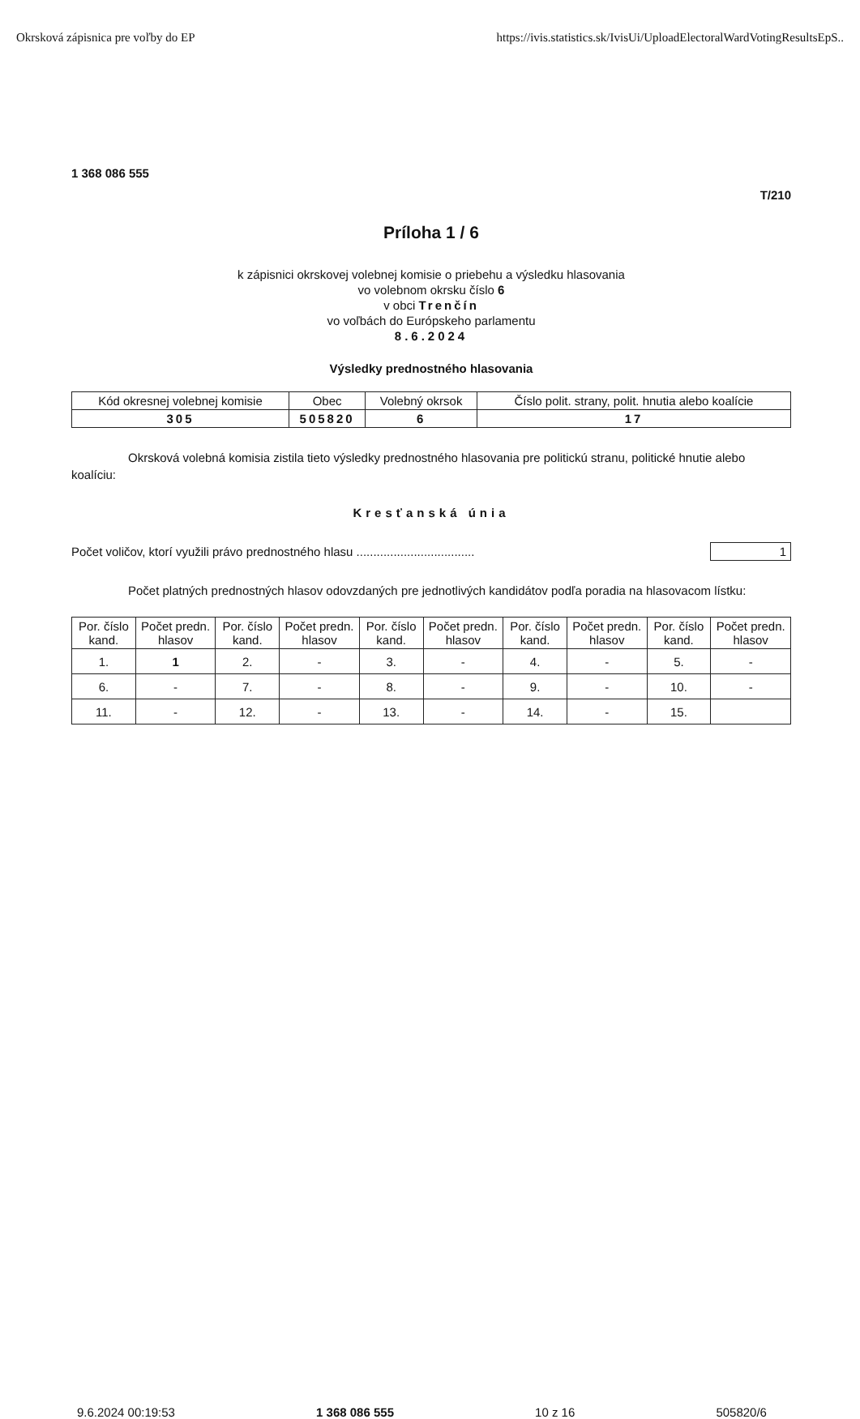Okrsková zápisnica pre voľby do EP https://ivis.statistics.sk/IvisUi/UploadElectoralWardVotingResultsEpS..
1 368 086 555
T/210
Príloha 1 / 6
k zápisnici okrskovej volebnej komisie o priebehu a výsledku hlasovania
vo volebnom okrsku číslo 6
v obci Trenčín
vo voľbách do Európskeho parlamentu
8.6.2024
Výsledky prednostného hlasovania
| Kód okresnej volebnej komisie | Obec | Volebný okrsok | Číslo polit. strany, polit. hnutia alebo koalície |
| --- | --- | --- | --- |
| 305 | 505820 | 6 | 17 |
Okrsková volebná komisia zistila tieto výsledky prednostného hlasovania pre politickú stranu, politické hnutie alebo koalíciu:
Kresťanská únia
Počet voličov, ktorí využili právo prednostného hlasu ................................... 1
Počet platných prednostných hlasov odovzdaných pre jednotlivých kandidátov podľa poradia na hlasovacom lístku:
| Por. číslo kand. | Počet predn. hlasov | Por. číslo kand. | Počet predn. hlasov | Por. číslo kand. | Počet predn. hlasov | Por. číslo kand. | Počet predn. hlasov | Por. číslo kand. | Počet predn. hlasov |
| --- | --- | --- | --- | --- | --- | --- | --- | --- | --- |
| 1. | 1 | 2. | - | 3. | - | 4. | - | 5. | - |
| 6. | - | 7. | - | 8. | - | 9. | - | 10. | - |
| 11. | - | 12. | - | 13. | - | 14. | - | 15. | |
9.6.2024 00:19:53 1 368 086 555 10 z 16 505820/6